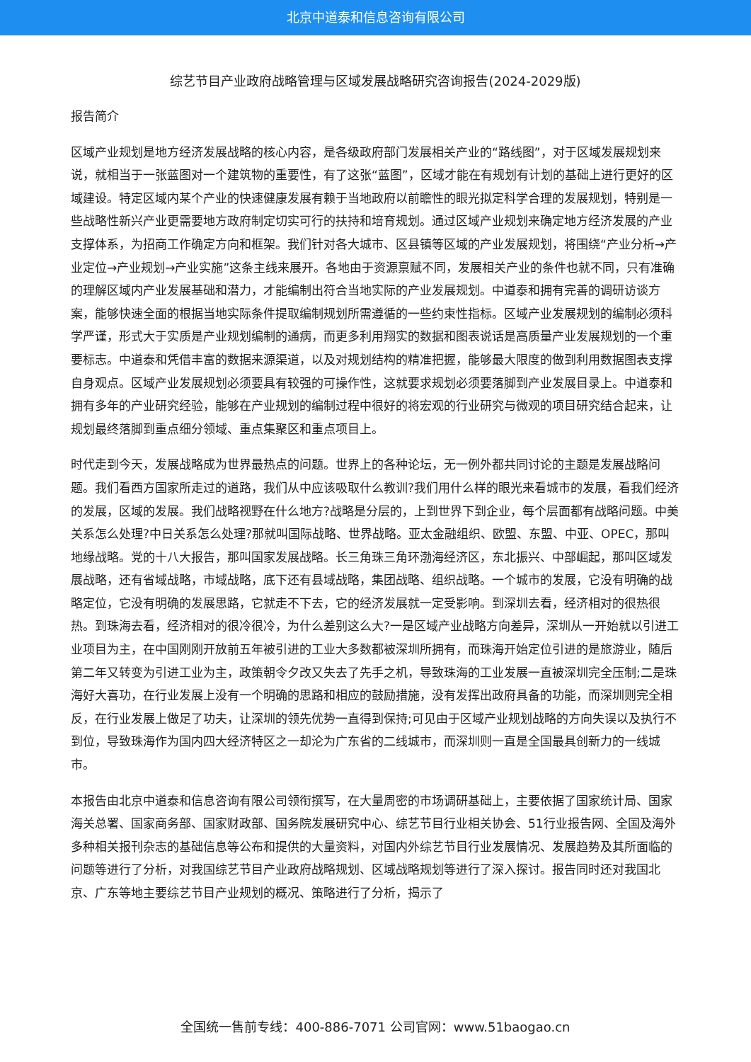北京中道泰和信息咨询有限公司
综艺节目产业政府战略管理与区域发展战略研究咨询报告(2024-2029版)
报告简介
区域产业规划是地方经济发展战略的核心内容，是各级政府部门发展相关产业的“路线图”，对于区域发展规划来说，就相当于一张蓝图对一个建筑物的重要性，有了这张“蓝图”，区域才能在有规划有计划的基础上进行更好的区域建设。特定区域内某个产业的快速健康发展有赖于当地政府以前瞻性的眼光拟定科学合理的发展规划，特别是一些战略性新兴产业更需要地方政府制定切实可行的扶持和培育规划。通过区域产业规划来确定地方经济发展的产业支撑体系，为招商工作确定方向和框架。我们针对各大城市、区县镇等区域的产业发展规划，将围绕“产业分析→产业定位→产业规划→产业实施”这条主线来展开。各地由于资源禀赋不同，发展相关产业的条件也就不同，只有准确的理解区域内产业发展基础和潜力，才能编制出符合当地实际的产业发展规划。中道泰和拥有完善的调研访谈方案，能够快速全面的根据当地实际条件提取编制规划所需遵循的一些约束性指标。区域产业发展规划的编制必须科学严谨，形式大于实质是产业规划编制的通病，而更多利用翔实的数据和图表说话是高质量产业发展规划的一个重要标志。中道泰和凭借丰富的数据来源渠道，以及对规划结构的精准把握，能够最大限度的做到利用数据图表支撑自身观点。区域产业发展规划必须要具有较强的可操作性，这就要求规划必须要落脚到产业发展目录上。中道泰和拥有多年的产业研究经验，能够在产业规划的编制过程中很好的将宏观的行业研究与微观的项目研究结合起来，让规划最终落脚到重点细分领域、重点集聚区和重点项目上。
时代走到今天，发展战略成为世界最热点的问题。世界上的各种论坛，无一例外都共同讨论的主题是发展战略问题。我们看西方国家所走过的道路，我们从中应该吸取什么教训?我们用什么样的眼光来看城市的发展，看我们经济的发展，区域的发展。我们战略视野在什么地方?战略是分层的，上到世界下到企业，每个层面都有战略问题。中美关系怎么处理?中日关系怎么处理?那就叫国际战略、世界战略。亚太金融组织、欧盟、东盟、中亚、OPEC，那叫地缘战略。党的十八大报告，那叫国家发展战略。长三角珠三角环渤海经济区，东北振兴、中部崛起，那叫区域发展战略，还有省域战略，市域战略，底下还有县域战略，集团战略、组织战略。一个城市的发展，它没有明确的战略定位，它没有明确的发展思路，它就走不下去，它的经济发展就一定受影响。到深圳去看，经济相对的很热很热。到珠海去看，经济相对的很冷很冷，为什么差别这么大?一是区域产业战略方向差异，深圳从一开始就以引进工业项目为主，在中国刚刚开放前五年被引进的工业大多数都被深圳所拥有，而珠海开始定位引进的是旅游业，随后第二年又转变为引进工业为主，政策朝令夕改又失去了先手之机，导致珠海的工业发展一直被深圳完全压制;二是珠海好大喜功，在行业发展上没有一个明确的思路和相应的鼓励措施，没有发挥出政府具备的功能，而深圳则完全相反，在行业发展上做足了功夫，让深圳的领先优势一直得到保持;可见由于区域产业规划战略的方向失误以及执行不到位，导致珠海作为国内四大经济特区之一却沦为广东省的二线城市，而深圳则一直是全国最具创新力的一线城市。
本报告由北京中道泰和信息咨询有限公司领衔撰写，在大量周密的市场调研基础上，主要依据了国家统计局、国家海关总署、国家商务部、国家财政部、国务院发展研究中心、综艺节目行业相关协会、51行业报告网、全国及海外多种相关报刊杂志的基础信息等公布和提供的大量资料，对国内外综艺节目行业发展情况、发展趋势及其所面临的问题等进行了分析，对我国综艺节目产业政府战略规划、区域战略规划等进行了深入探讨。报告同时还对我国北京、广东等地主要综艺节目产业规划的概况、策略进行了分析，揭示了
全国统一售前专线：400-886-7071 公司官网：www.51baogao.cn